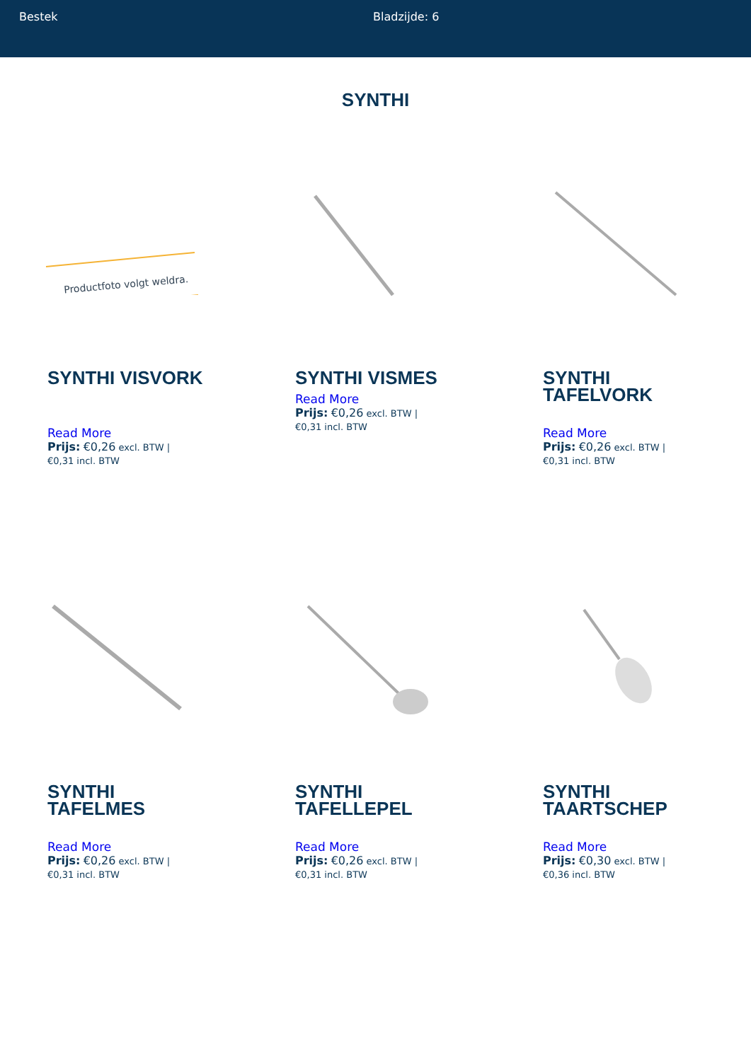Bestek Bladzijde: 6
SYNTHI
Productfoto volgt weldra.
SYNTHI VISVORK
Read More
Prijs: €0,26 excl. BTW |
€0,31 incl. BTW
SYNTHI VISMES
Read More
Prijs: €0,26 excl. BTW |
€0,31 incl. BTW
SYNTHI TAFELVORK
Read More
Prijs: €0,26 excl. BTW |
€0,31 incl. BTW
SYNTHI TAFELMES
Read More
Prijs: €0,26 excl. BTW |
€0,31 incl. BTW
SYNTHI TAFELLEPEL
Read More
Prijs: €0,26 excl. BTW |
€0,31 incl. BTW
SYNTHI TAARTSCHEP
Read More
Prijs: €0,30 excl. BTW |
€0,36 incl. BTW